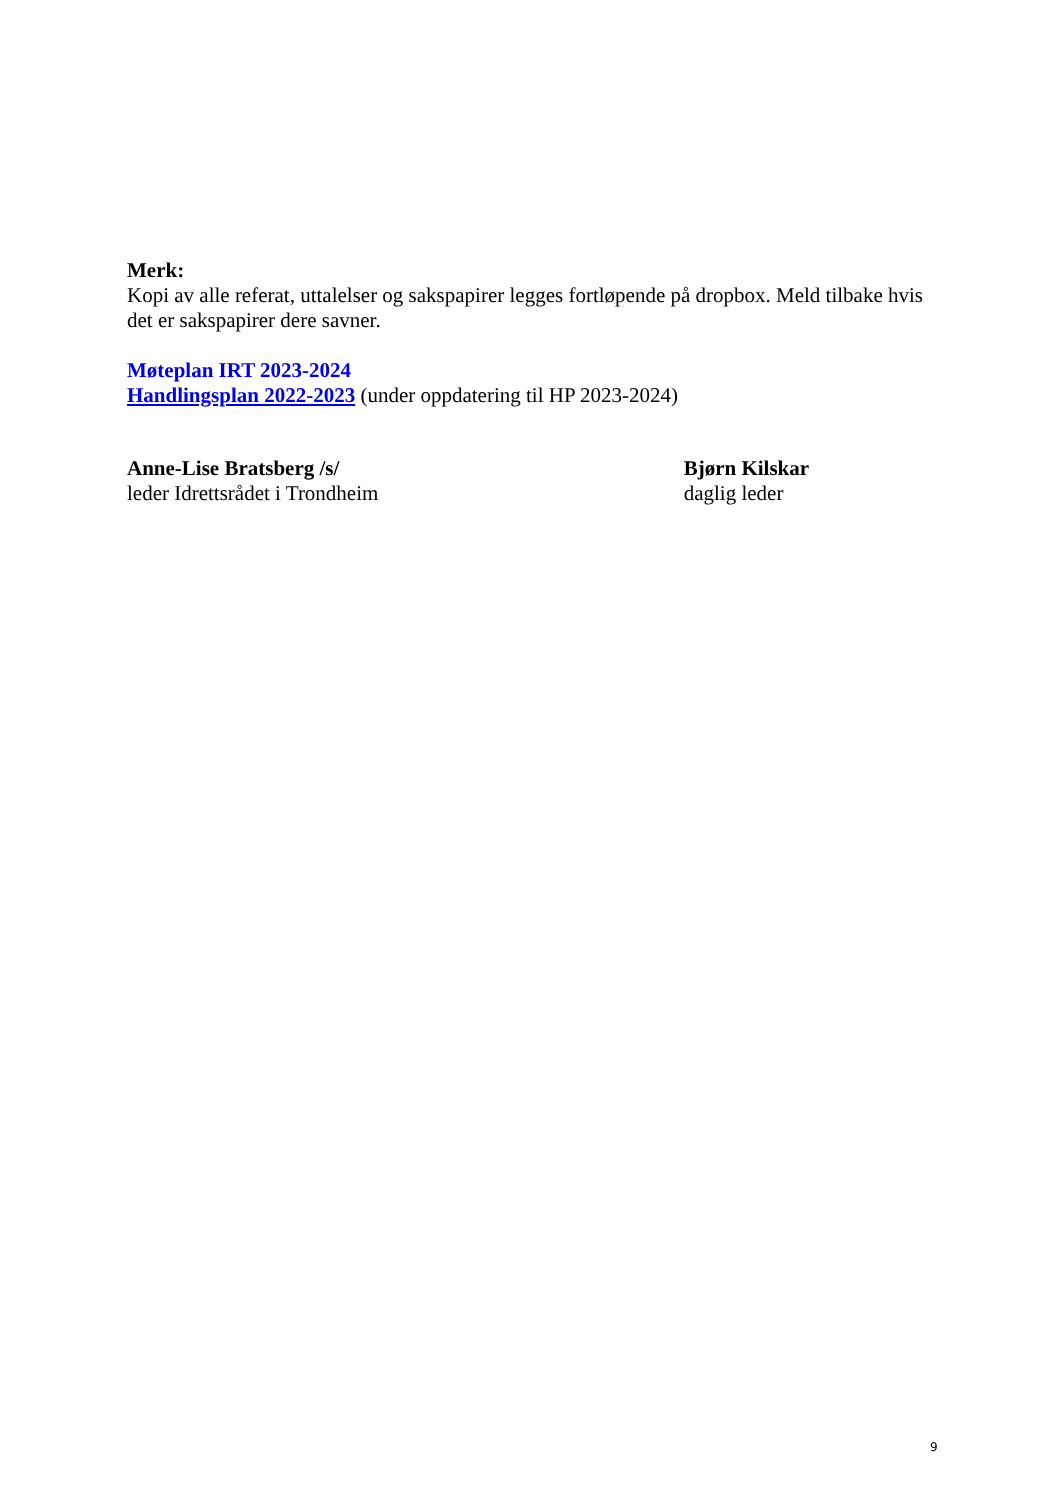Merk:
Kopi av alle referat, uttalelser og sakspapirer legges fortløpende på dropbox. Meld tilbake hvis det er sakspapirer dere savner.
Møteplan IRT 2023-2024
Handlingsplan 2022-2023 (under oppdatering til HP 2023-2024)
Anne-Lise Bratsberg /s/
leder Idrettsrådet i Trondheim
Bjørn Kilskar
daglig leder
9